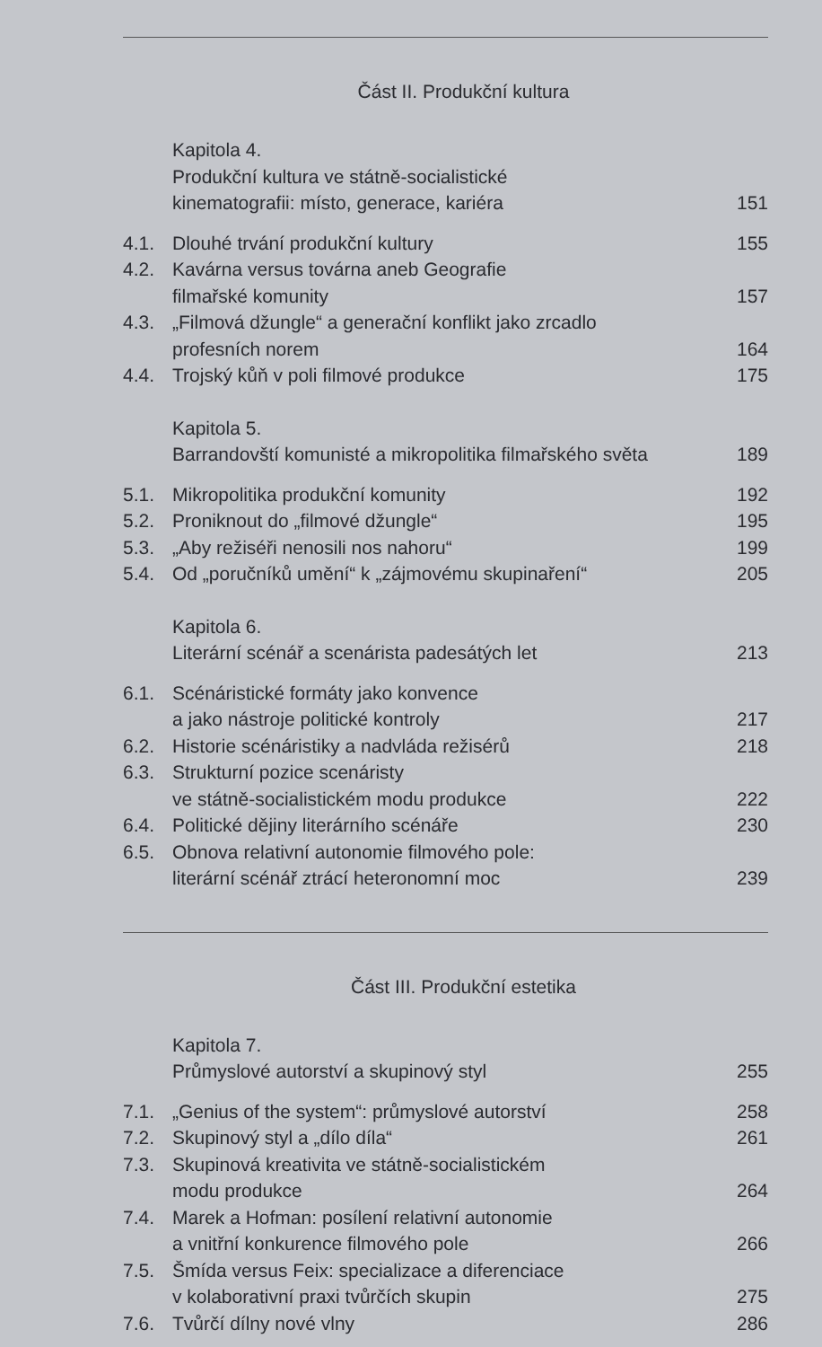Část II. Produkční kultura
Kapitola 4.
Produkční kultura ve státně-socialistické
kinematografii: místo, generace, kariéra
151
4.1. Dlouhé trvání produkční kultury
155
4.2. Kavárna versus továrna aneb Geografie
filmařské komunity
157
4.3. „Filmová džungle“ a generační konflikt jako zrcadlo
profesních norem
164
4.4. Trojský kůň v poli filmové produkce
175
Kapitola 5.
Barrandovští komunisté a mikropolitika filmařského světa
189
5.1. Mikropolitika produkční komunity
192
5.2. Proniknout do „filmové džungle“
195
5.3. „Aby režiséři nenosili nos nahoru“
199
5.4. Od „poručníků umění“ k „zájmovému skupinaření“
205
Kapitola 6.
Literární scénář a scenárista padesátých let
213
6.1. Scénáristické formáty jako konvence
a jako nástroje politické kontroly
217
6.2. Historie scénáristiky a nadvláda režisérů
218
6.3. Strukturní pozice scenáristy
ve státně-socialistickém modu produkce
222
6.4. Politické dějiny literárního scénáře
230
6.5. Obnova relativní autonomie filmového pole:
literární scénář ztrácí heteronomní moc
239
Část III. Produkční estetika
Kapitola 7.
Průmyslové autorství a skupinový styl
255
7.1. „Genius of the system“: průmyslové autorství
258
7.2. Skupinový styl a „dílo díla“ 261
7.3. Skupinová kreativita ve státně-socialistickém
modu produkce
264
7.4. Marek a Hofman: posílení relativní autonomie
a vnitřní konkurence filmového pole
266
7.5. Šmída versus Feix: specializace a diferenciace
v kolaborativní praxi tvůrčích skupin
275
7.6. Tvůrčí dílny nové vlny 286